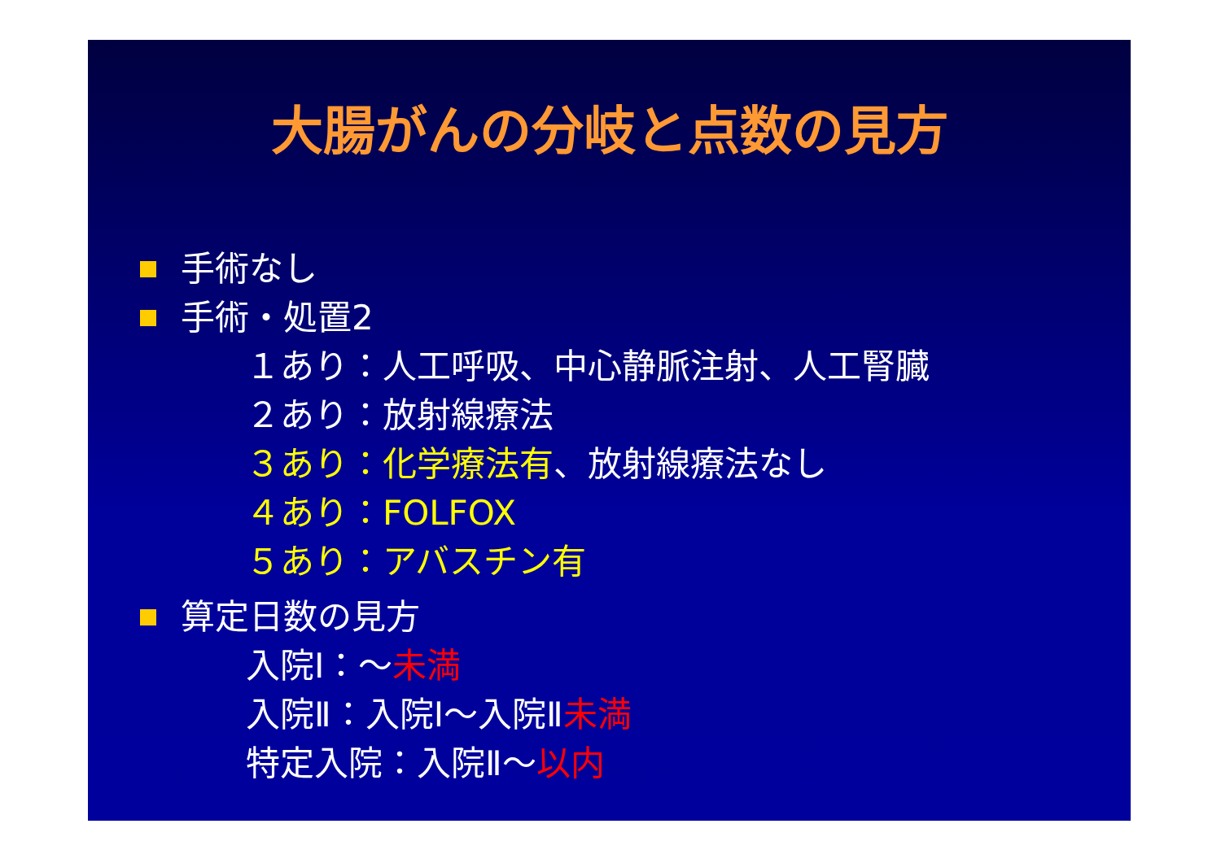大腸がんの分岐と点数の見方
手術なし
手術・処置2
１あり：人工呼吸、中心静脈注射、人工腎臓
２あり：放射線療法
３あり：化学療法有、放射線療法なし
４あり：FOLFOX
５あり：アバスチン有
算定日数の見方
入院Ⅰ：～未満
入院Ⅱ：入院Ⅰ～入院Ⅱ未満
特定入院：入院Ⅱ～以内